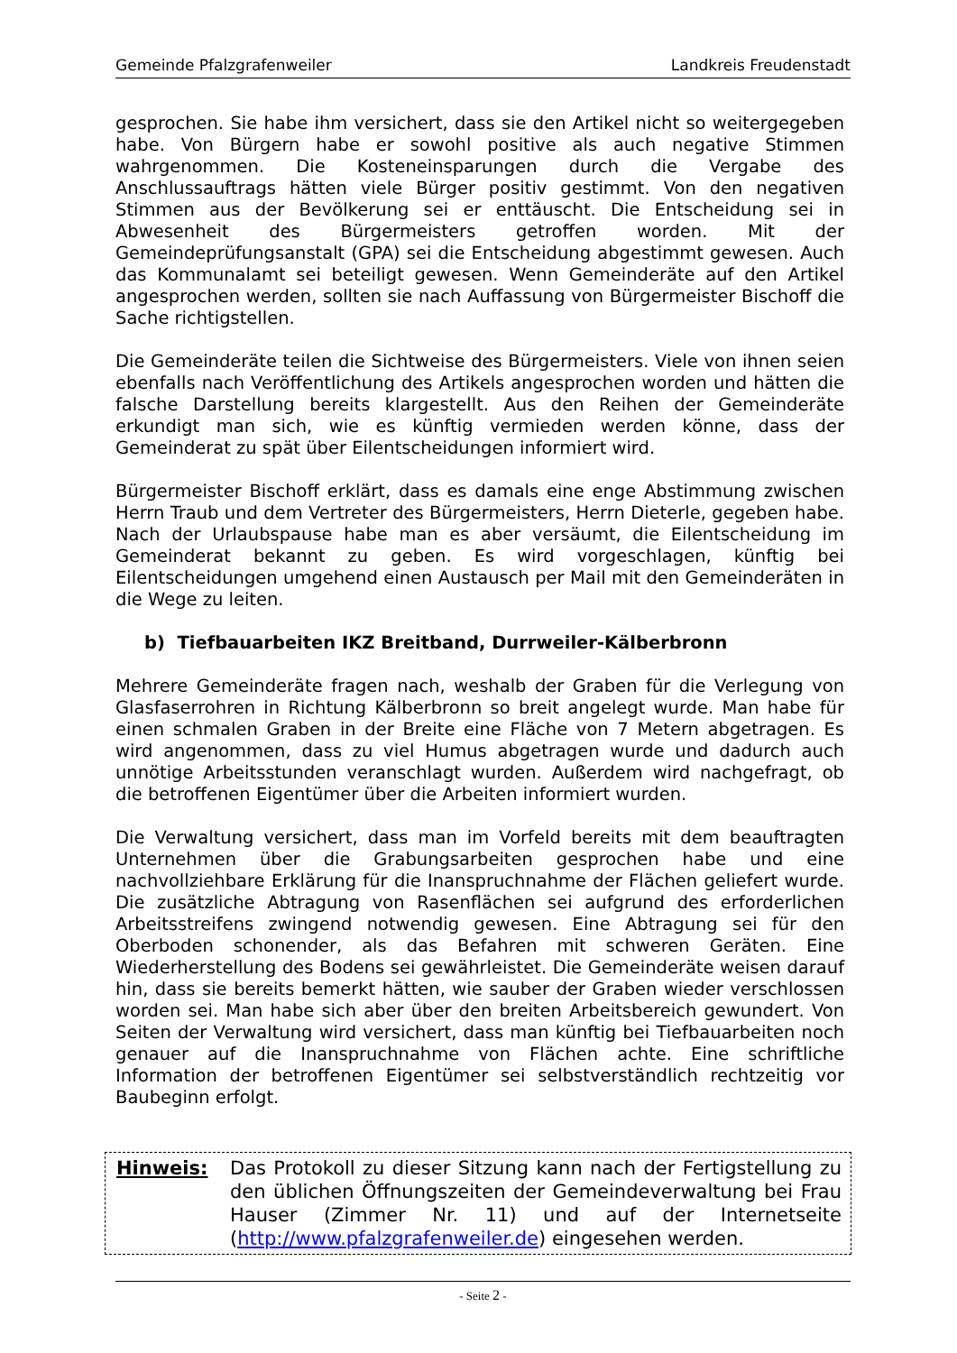Gemeinde Pfalzgrafenweiler Landkreis Freudenstadt
gesprochen. Sie habe ihm versichert, dass sie den Artikel nicht so weitergegeben habe. Von Bürgern habe er sowohl positive als auch negative Stimmen wahrgenommen. Die Kosteneinsparungen durch die Vergabe des Anschlussauftrags hätten viele Bürger positiv gestimmt. Von den negativen Stimmen aus der Bevölkerung sei er enttäuscht. Die Entscheidung sei in Abwesenheit des Bürgermeisters getroffen worden. Mit der Gemeindeprüfungsanstalt (GPA) sei die Entscheidung abgestimmt gewesen. Auch das Kommunalamt sei beteiligt gewesen. Wenn Gemeinderäte auf den Artikel angesprochen werden, sollten sie nach Auffassung von Bürgermeister Bischoff die Sache richtigstellen.
Die Gemeinderäte teilen die Sichtweise des Bürgermeisters. Viele von ihnen seien ebenfalls nach Veröffentlichung des Artikels angesprochen worden und hätten die falsche Darstellung bereits klargestellt. Aus den Reihen der Gemeinderäte erkundigt man sich, wie es künftig vermieden werden könne, dass der Gemeinderat zu spät über Eilentscheidungen informiert wird.
Bürgermeister Bischoff erklärt, dass es damals eine enge Abstimmung zwischen Herrn Traub und dem Vertreter des Bürgermeisters, Herrn Dieterle, gegeben habe. Nach der Urlaubspause habe man es aber versäumt, die Eilentscheidung im Gemeinderat bekannt zu geben. Es wird vorgeschlagen, künftig bei Eilentscheidungen umgehend einen Austausch per Mail mit den Gemeinderäten in die Wege zu leiten.
b) Tiefbauarbeiten IKZ Breitband, Durrweiler-Kälberbronn
Mehrere Gemeinderäte fragen nach, weshalb der Graben für die Verlegung von Glasfaserrohren in Richtung Kälberbronn so breit angelegt wurde. Man habe für einen schmalen Graben in der Breite eine Fläche von 7 Metern abgetragen. Es wird angenommen, dass zu viel Humus abgetragen wurde und dadurch auch unnötige Arbeitsstunden veranschlagt wurden. Außerdem wird nachgefragt, ob die betroffenen Eigentümer über die Arbeiten informiert wurden.
Die Verwaltung versichert, dass man im Vorfeld bereits mit dem beauftragten Unternehmen über die Grabungsarbeiten gesprochen habe und eine nachvollziehbare Erklärung für die Inanspruchnahme der Flächen geliefert wurde. Die zusätzliche Abtragung von Rasenflächen sei aufgrund des erforderlichen Arbeitsstreifens zwingend notwendig gewesen. Eine Abtragung sei für den Oberboden schonender, als das Befahren mit schweren Geräten. Eine Wiederherstellung des Bodens sei gewährleistet. Die Gemeinderäte weisen darauf hin, dass sie bereits bemerkt hätten, wie sauber der Graben wieder verschlossen worden sei. Man habe sich aber über den breiten Arbeitsbereich gewundert. Von Seiten der Verwaltung wird versichert, dass man künftig bei Tiefbauarbeiten noch genauer auf die Inanspruchnahme von Flächen achte. Eine schriftliche Information der betroffenen Eigentümer sei selbstverständlich rechtzeitig vor Baubeginn erfolgt.
Hinweis: Das Protokoll zu dieser Sitzung kann nach der Fertigstellung zu den üblichen Öffnungszeiten der Gemeindeverwaltung bei Frau Hauser (Zimmer Nr. 11) und auf der Internetseite (http://www.pfalzgrafenweiler.de) eingesehen werden.
- Seite 2 -